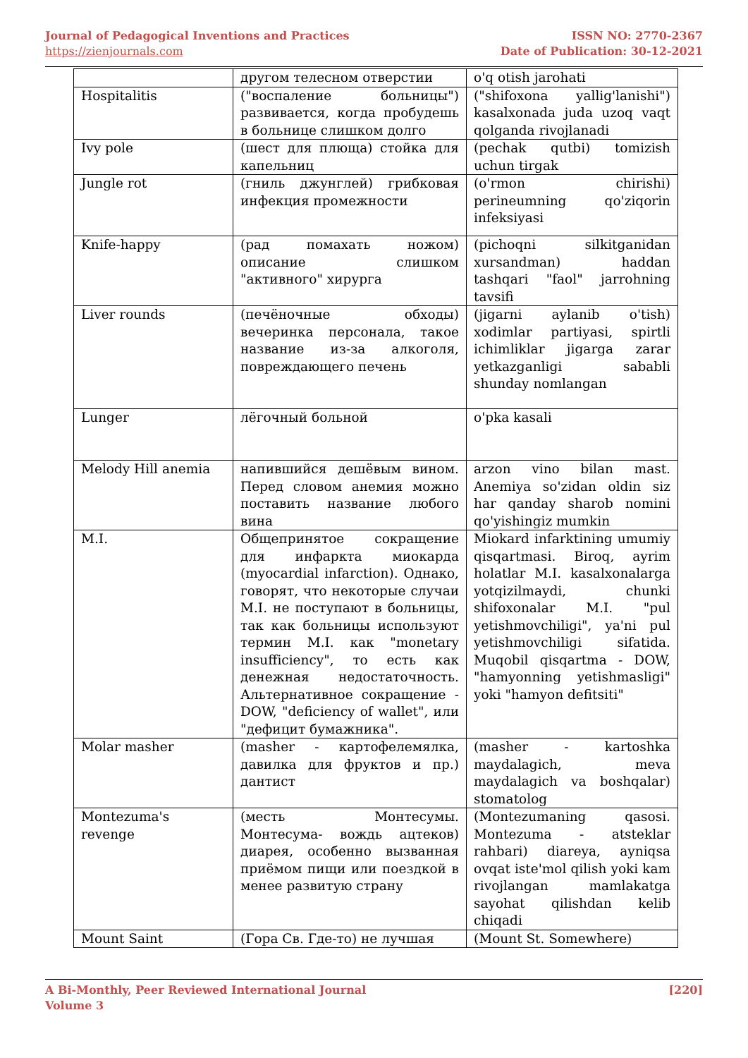Journal of Pedagogical Inventions and Practices
https://zienjournals.com
ISSN NO: 2770-2367
Date of Publication: 30-12-2021
| | другом телесном отверстии | o'q otish jarohati |
| Hospitalitis | ("воспаление больницы") развивается, когда пробудешь в больнице слишком долго | ("shifoxona yallig'lanishi") kasalxonada juda uzoq vaqt qolganda rivojlanadi |
| Ivy pole | (шест для плюща) стойка для капельниц | (pechak qutbi) tomizish uchun tirgak |
| Jungle rot | (гниль джунглей) грибковая инфекция промежности | (o'rmon chirishi) perineumning qo'ziqorin infeksiyasi |
| Knife-happy | (рад помахать ножом) описание слишком "активного" хирурга | (pichoqni silkitganidan xursandman) haddan tashqari "faol" jarrohning tavsifi |
| Liver rounds | (печёночные обходы) вечеринка персонала, такое название из-за алкоголя, повреждающего печень | (jigarni aylanib o'tish) xodimlar partiyasi, spirtli ichimliklar jigarga zarar yetkazganligi sababli shunday nomlangan |
| Lunger | лёгочный больной | o'pka kasali |
| Melody Hill anemia | напившийся дешёвым вином. Перед словом анемия можно поставить название любого вина | arzon vino bilan mast. Anemiya so'zidan oldin siz har qanday sharob nomini qo'yishingiz mumkin |
| M.I. | Общепринятое сокращение для инфаркта миокарда (myocardial infarction). Однако, говорят, что некоторые случаи M.I. не поступают в больницы, так как больницы используют термин M.I. как "monetary insufficiency", то есть как денежная недостаточность. Альтернативное сокращение - DOW, "deficiency of wallet", или "дефицит бумажника". | Miokard infarktining umumiy qisqartmasi. Biroq, ayrim holatlar M.I. kasalxonalarga yotqizilmaydi, chunki shifoxonalar M.I. "pul yetishmovchiligi", ya'ni pul yetishmovchiligi sifatida. Muqobil qisqartma - DOW, "hamyonning yetishmasligi" yoki "hamyon defitsiti" |
| Molar masher | (masher - картофелемялка, давилка для фруктов и пр.) дантист | (masher - kartoshka maydalagich, meva maydalagich va boshqalar) stomatolog |
| Montezuma's revenge | (месть Монтесумы. Монтесума- вождь ацтеков) диарея, особенно вызванная приёмом пищи или поездкой в менее развитую страну | (Montezumaning qasosi. Montezuma - atsteklar rahbari) diareya, ayniqsa ovqat iste'mol qilish yoki kam rivojlangan mamlakatga sayohat qilishdan kelib chiqadi |
| Mount Saint | (Гора Св. Где-то) не лучшая | (Mount St. Somewhere) |
A Bi-Monthly, Peer Reviewed International Journal
Volume 3
[220]